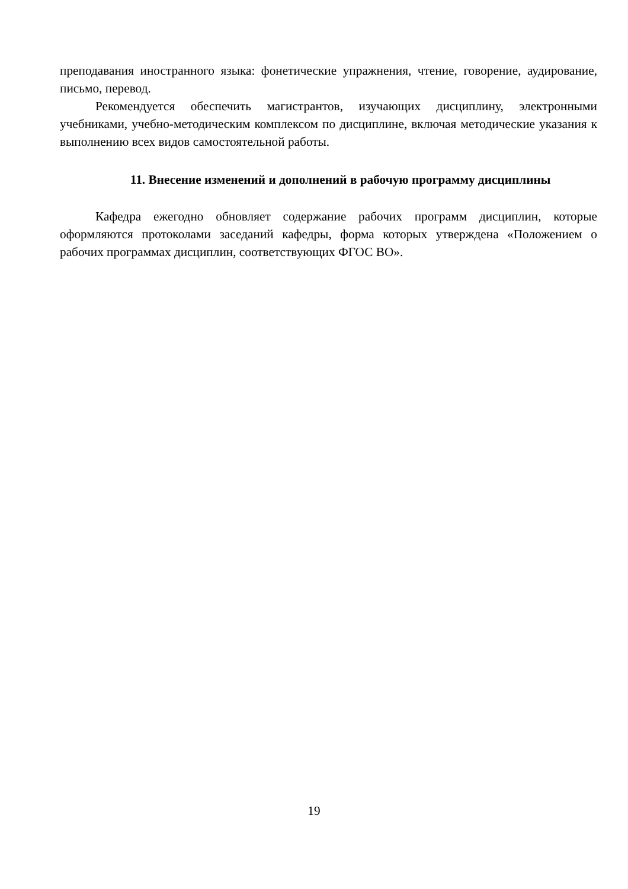преподавания иностранного языка: фонетические упражнения, чтение, говорение, аудирование, письмо, перевод.
Рекомендуется обеспечить магистрантов, изучающих дисциплину, электронными учебниками, учебно-методическим комплексом по дисциплине, включая методические указания к выполнению всех видов самостоятельной работы.
11. Внесение изменений и дополнений в рабочую программу дисциплины
Кафедра ежегодно обновляет содержание рабочих программ дисциплин, которые оформляются протоколами заседаний кафедры, форма которых утверждена «Положением о рабочих программах дисциплин, соответствующих ФГОС ВО».
19